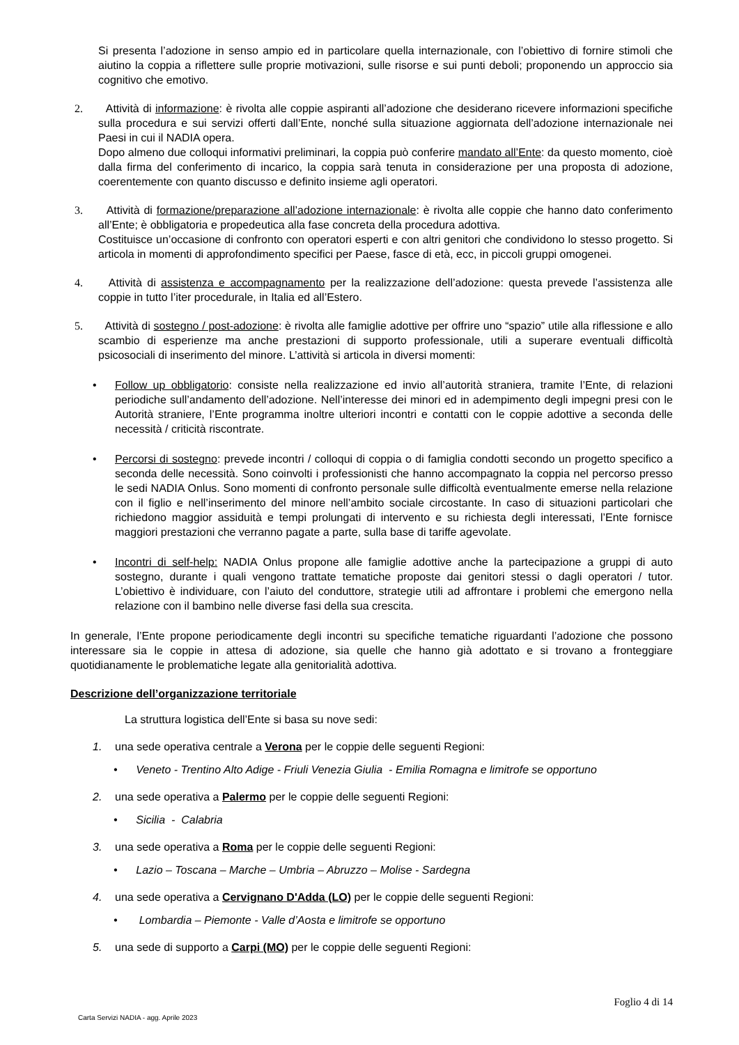Si presenta l’adozione in senso ampio ed in particolare quella internazionale, con l’obiettivo di fornire stimoli che aiutino la coppia a riflettere sulle proprie motivazioni, sulle risorse e sui punti deboli; proponendo un approccio sia cognitivo che emotivo.
2. Attività di informazione: è rivolta alle coppie aspiranti all’adozione che desiderano ricevere informazioni specifiche sulla procedura e sui servizi offerti dall’Ente, nonché sulla situazione aggiornata dell’adozione internazionale nei Paesi in cui il NADIA opera.
Dopo almeno due colloqui informativi preliminari, la coppia può conferire mandato all’Ente: da questo momento, cioè dalla firma del conferimento di incarico, la coppia sarà tenuta in considerazione per una proposta di adozione, coerentemente con quanto discusso e definito insieme agli operatori.
3. Attività di formazione/preparazione all’adozione internazionale: è rivolta alle coppie che hanno dato conferimento all’Ente; è obbligatoria e propedeutica alla fase concreta della procedura adottiva.
Costituisce un’occasione di confronto con operatori esperti e con altri genitori che condividono lo stesso progetto. Si articola in momenti di approfondimento specifici per Paese, fasce di età, ecc, in piccoli gruppi omogenei.
4. Attività di assistenza e accompagnamento per la realizzazione dell’adozione: questa prevede l’assistenza alle coppie in tutto l’iter procedurale, in Italia ed all’Estero.
5. Attività di sostegno / post-adozione: è rivolta alle famiglie adottive per offrire uno “spazio” utile alla riflessione e allo scambio di esperienze ma anche prestazioni di supporto professionale, utili a superare eventuali difficoltà psicosociali di inserimento del minore. L’attività si articola in diversi momenti:
• Follow up obbligatorio: consiste nella realizzazione ed invio all’autorità straniera, tramite l’Ente, di relazioni periodiche sull’andamento dell’adozione. Nell’interesse dei minori ed in adempimento degli impegni presi con le Autorità straniere, l’Ente programma inoltre ulteriori incontri e contatti con le coppie adottive a seconda delle necessità / criticità riscontrate.
• Percorsi di sostegno: prevede incontri / colloqui di coppia o di famiglia condotti secondo un progetto specifico a seconda delle necessità. Sono coinvolti i professionisti che hanno accompagnato la coppia nel percorso presso le sedi NADIA Onlus. Sono momenti di confronto personale sulle difficoltà eventualmente emerse nella relazione con il figlio e nell’inserimento del minore nell’ambito sociale circostante. In caso di situazioni particolari che richiedono maggior assiduità e tempi prolungati di intervento e su richiesta degli interessati, l’Ente fornisce maggiori prestazioni che verranno pagate a parte, sulla base di tariffe agevolate.
• Incontri di self-help: NADIA Onlus propone alle famiglie adottive anche la partecipazione a gruppi di auto sostegno, durante i quali vengono trattate tematiche proposte dai genitori stessi o dagli operatori / tutor. L’obiettivo è individuare, con l’aiuto del conduttore, strategie utili ad affrontare i problemi che emergono nella relazione con il bambino nelle diverse fasi della sua crescita.
In generale, l’Ente propone periodicamente degli incontri su specifiche tematiche riguardanti l’adozione che possono interessare sia le coppie in attesa di adozione, sia quelle che hanno già adottato e si trovano a fronteggiare quotidianamente le problematiche legate alla genitorialità adottiva.
Descrizione dell’organizzazione territoriale
La struttura logistica dell’Ente si basa su nove sedi:
1. una sede operativa centrale a Verona per le coppie delle seguenti Regioni:
• Veneto - Trentino Alto Adige - Friuli Venezia Giulia - Emilia Romagna e limitrofe se opportuno
2. una sede operativa a Palermo per le coppie delle seguenti Regioni:
• Sicilia - Calabria
3. una sede operativa a Roma per le coppie delle seguenti Regioni:
• Lazio – Toscana – Marche – Umbria – Abruzzo – Molise - Sardegna
4. una sede operativa a Cervignano D'Adda (LO) per le coppie delle seguenti Regioni:
• Lombardia – Piemonte - Valle d’Aosta e limitrofe se opportuno
5. una sede di supporto a Carpi (MO) per le coppie delle seguenti Regioni:
Foglio 4 di 14
Carta Servizi NADIA - agg. Aprile 2023